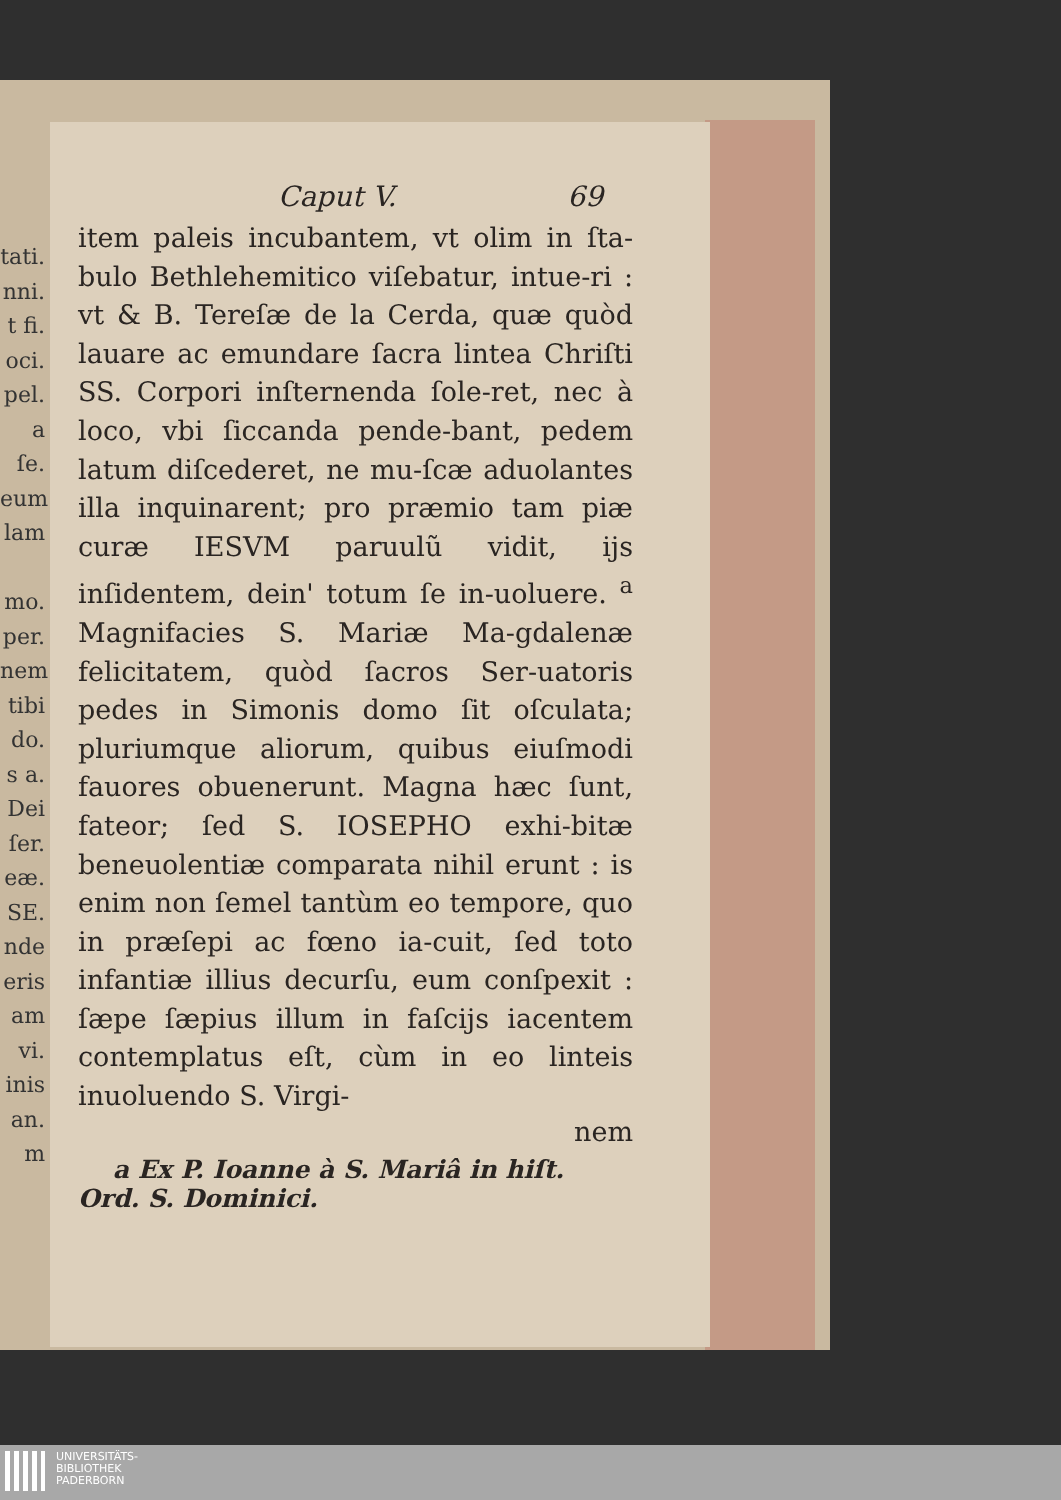tati.
nni.
t fi.
oci.
pel.
a ſe.
eum
lam
mo.
per.
nem
tibi
do.
s a.
Dei
ſer.
eæ.
SE.
nde
eris
am
vi.
inis
an.
m
Caput V. 69
item paleis incubantem, vt olim in ſta-bulo Bethlehemitico viſebatur, intue-ri : vt & B. Tereſæ de la Cerda, quæ quòd lauare ac emundare ſacra lintea Chriſti SS. Corpori inſternenda ſole-ret, nec à loco, vbi ſiccanda pende-bant, pedem latum diſcederet, ne mu-ſcæ aduolantes illa inquinarent; pro præmio tam piæ curæ IESVM paruulũ vidit, ijs inſidentem, dein' totum ſe in-uoluere. <sup>a</sup> Magnifacies S. Mariæ Ma-gdalenæ felicitatem, quòd ſacros Ser-uatoris pedes in Simonis domo ſit oſculata; pluriumque aliorum, quibus eiuſmodi fauores obuenerunt. Magna hæc ſunt, fateor; ſed S. IOSEPHO exhi-bitæ beneuolentiæ comparata nihil erunt : is enim non ſemel tantùm eo tempore, quo in præſepi ac fœno ia-cuit, ſed toto infantiæ illius decurſu, eum conſpexit : ſæpe ſæpius illum in faſcijs iacentem contemplatus eſt, cùm in eo linteis inuoluendo S. Virgi-
nem
a Ex P. Ioanne à S. Mariâ in hiſt. Ord. S. Dominici.
UNIVERSITÄTS-
BIBLIOTHEK
PADERBORN